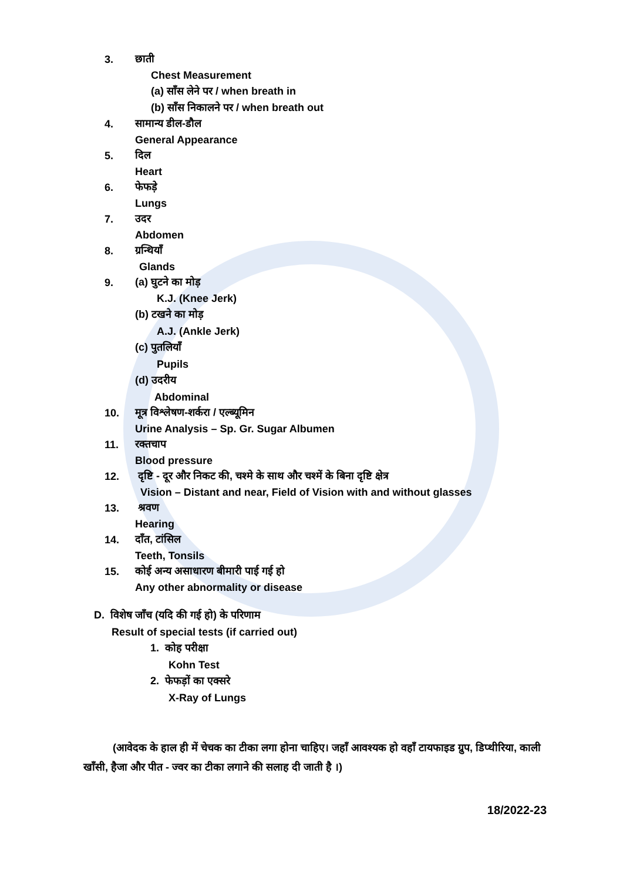3. छाती
Chest Measurement
(a) साँस लेने पर / when breath in
(b) साँस निकालने पर / when breath out
4. सामान्य डील-डौल
General Appearance
5. दिल
Heart
6. फेफड़े
Lungs
7. उदर
Abdomen
8. ग्रन्थियाँ
Glands
9. (a) घुटने का मोड़
K.J. (Knee Jerk)
(b) टखने का मोड़
A.J. (Ankle Jerk)
(c) पुतलियाँ
Pupils
(d) उदरीय
Abdominal
10. मूत्र विश्लेषण-शर्करा / एल्ब्यूमिन
Urine Analysis – Sp. Gr. Sugar Albumen
11. रक्तचाप
Blood pressure
12. दृष्टि - दूर और निकट की, चश्मे के साथ और चश्में के बिना दृष्टि क्षेत्र
Vision – Distant and near, Field of Vision with and without glasses
13. श्रवण
Hearing
14. दाँत, टांसिल
Teeth, Tonsils
15. कोई अन्य असाधारण बीमारी पाई गई हो
Any other abnormality or disease
D. विशेष जाँच (यदि की गई हो) के परिणाम
Result of special tests (if carried out)
1. कोह परीक्षा
Kohn Test
2. फेफड़ों का एक्सरे
X-Ray of Lungs
(आवेदक के हाल ही में चेचक का टीका लगा होना चाहिए। जहाँ आवश्यक हो वहाँ टायफाइड ग्रुप, डिप्थीरिया, काली खाँसी, हैजा और पीत - ज्वर का टीका लगाने की सलाह दी जाती है ।)
18/2022-23